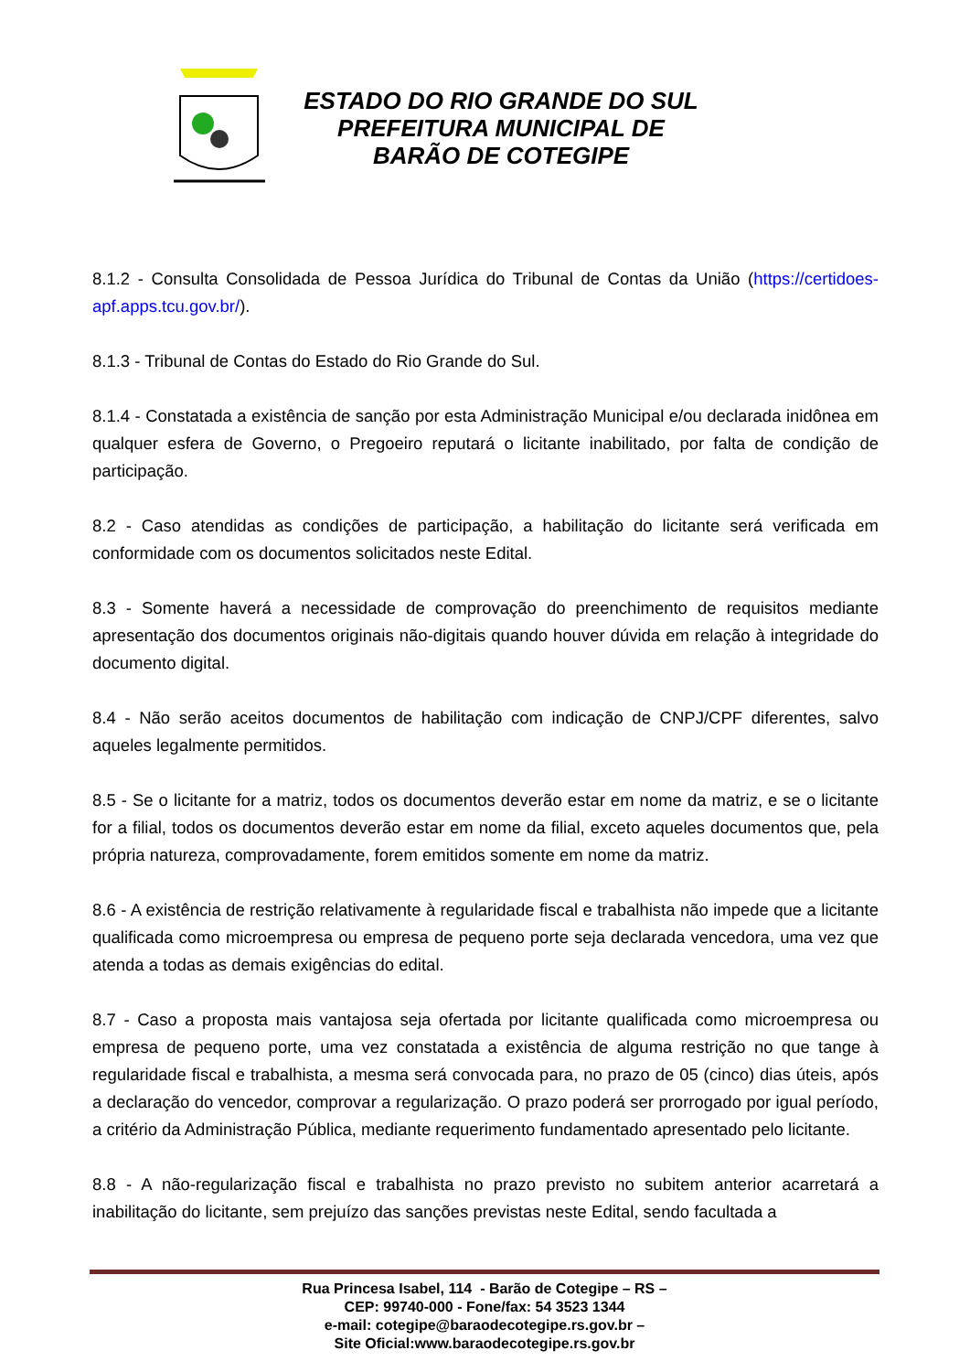ESTADO DO RIO GRANDE DO SUL
PREFEITURA MUNICIPAL DE
BARÃO DE COTEGIPE
8.1.2 - Consulta Consolidada de Pessoa Jurídica do Tribunal de Contas da União (https://certidoes-apf.apps.tcu.gov.br/).
8.1.3 - Tribunal de Contas do Estado do Rio Grande do Sul.
8.1.4 - Constatada a existência de sanção por esta Administração Municipal e/ou declarada inidônea em qualquer esfera de Governo, o Pregoeiro reputará o licitante inabilitado, por falta de condição de participação.
8.2 - Caso atendidas as condições de participação, a habilitação do licitante será verificada em conformidade com os documentos solicitados neste Edital.
8.3 - Somente haverá a necessidade de comprovação do preenchimento de requisitos mediante apresentação dos documentos originais não-digitais quando houver dúvida em relação à integridade do documento digital.
8.4 - Não serão aceitos documentos de habilitação com indicação de CNPJ/CPF diferentes, salvo aqueles legalmente permitidos.
8.5 - Se o licitante for a matriz, todos os documentos deverão estar em nome da matriz, e se o licitante for a filial, todos os documentos deverão estar em nome da filial, exceto aqueles documentos que, pela própria natureza, comprovadamente, forem emitidos somente em nome da matriz.
8.6 - A existência de restrição relativamente à regularidade fiscal e trabalhista não impede que a licitante qualificada como microempresa ou empresa de pequeno porte seja declarada vencedora, uma vez que atenda a todas as demais exigências do edital.
8.7 - Caso a proposta mais vantajosa seja ofertada por licitante qualificada como microempresa ou empresa de pequeno porte, uma vez constatada a existência de alguma restrição no que tange à regularidade fiscal e trabalhista, a mesma será convocada para, no prazo de 05 (cinco) dias úteis, após a declaração do vencedor, comprovar a regularização. O prazo poderá ser prorrogado por igual período, a critério da Administração Pública, mediante requerimento fundamentado apresentado pelo licitante.
8.8 - A não-regularização fiscal e trabalhista no prazo previsto no subitem anterior acarretará a inabilitação do licitante, sem prejuízo das sanções previstas neste Edital, sendo facultada a
Rua Princesa Isabel, 114 - Barão de Cotegipe – RS –
CEP: 99740-000 - Fone/fax: 54 3523 1344
e-mail: cotegipe@baraodecotegipe.rs.gov.br –
Site Oficial:www.baraodecotegipe.rs.gov.br